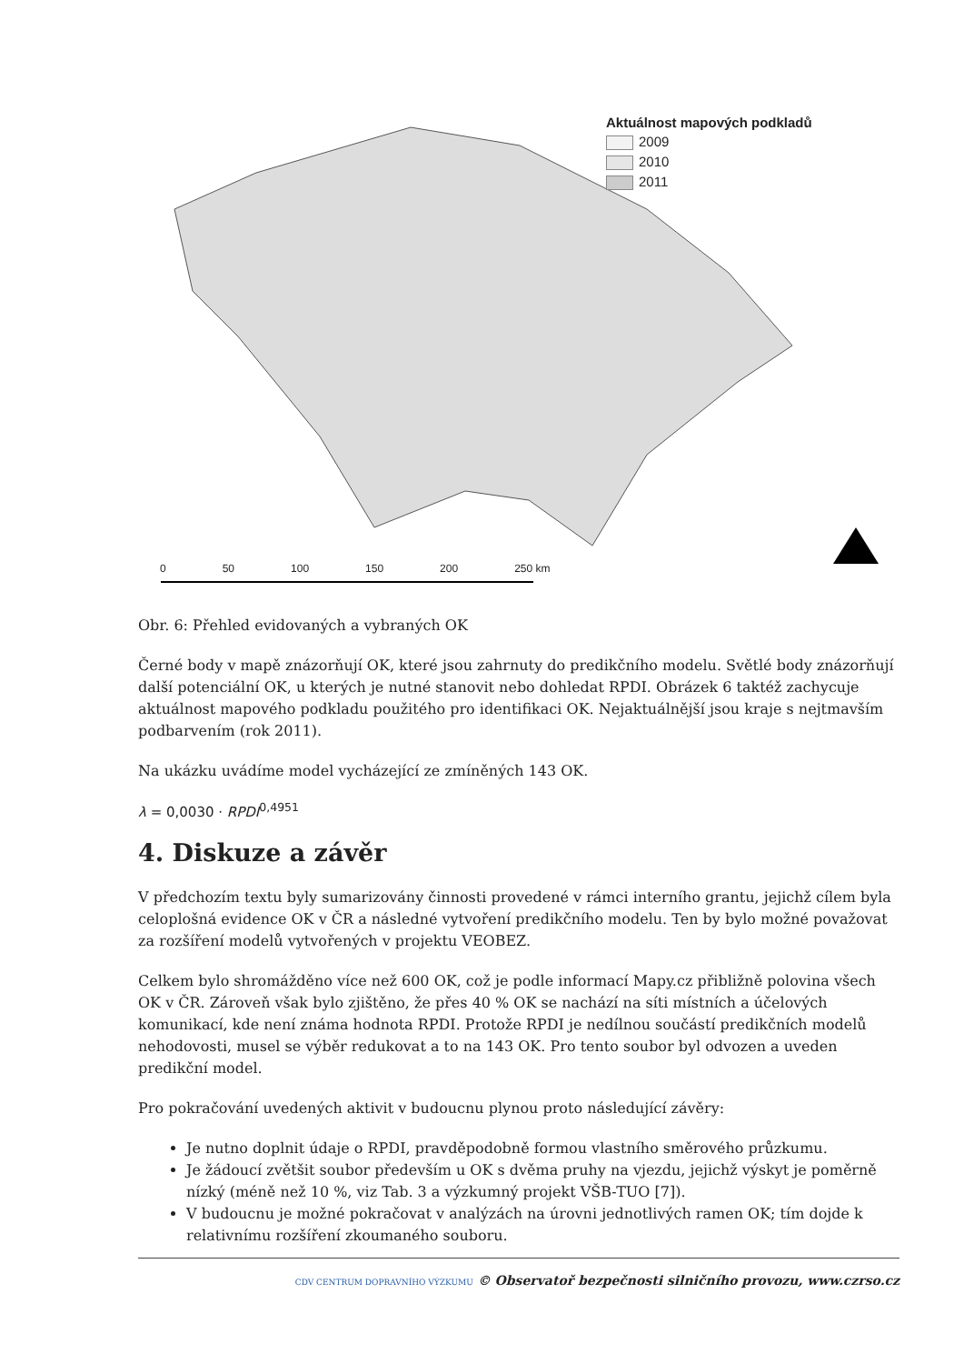Aktuálnost mapových podkladů
2009
2010
2011
0 50 100 150 200 250 km
Obr. 6: Přehled evidovaných a vybraných OK
Černé body v mapě znázorňují OK, které jsou zahrnuty do predikčního modelu. Světlé body znázorňují další potenciální OK, u kterých je nutné stanovit nebo dohledat RPDI. Obrázek 6 taktéž zachycuje aktuálnost mapového podkladu použitého pro identifikaci OK. Nejaktuálnější jsou kraje s nejtmavším podbarvením (rok 2011).
Na ukázku uvádíme model vycházející ze zmíněných 143 OK.
λ = 0,0030 · RPDI<sup>0,4951</sup>
4. Diskuze a závěr
V předchozím textu byly sumarizovány činnosti provedené v rámci interního grantu, jejichž cílem byla celoplošná evidence OK v ČR a následné vytvoření predikčního modelu. Ten by bylo možné považovat za rozšíření modelů vytvořených v projektu VEOBEZ.
Celkem bylo shromážděno více než 600 OK, což je podle informací Mapy.cz přibližně polovina všech OK v ČR. Zároveň však bylo zjištěno, že přes 40 % OK se nachází na síti místních a účelových komunikací, kde není známa hodnota RPDI. Protože RPDI je nedílnou součástí predikčních modelů nehodovosti, musel se výběr redukovat a to na 143 OK. Pro tento soubor byl odvozen a uveden predikční model.
Pro pokračování uvedených aktivit v budoucnu plynou proto následující závěry:
Je nutno doplnit údaje o RPDI, pravděpodobně formou vlastního směrového průzkumu.
Je žádoucí zvětšit soubor především u OK s dvěma pruhy na vjezdu, jejichž výskyt je poměrně nízký (méně než 10 %, viz Tab. 3 a výzkumný projekt VŠB-TUO [7]).
V budoucnu je možné pokračovat v analýzách na úrovni jednotlivých ramen OK; tím dojde k relativnímu rozšíření zkoumaného souboru.
CDV CENTRUM DOPRAVNÍHO VÝZKUMU © Observatoř bezpečnosti silničního provozu, www.czrso.cz